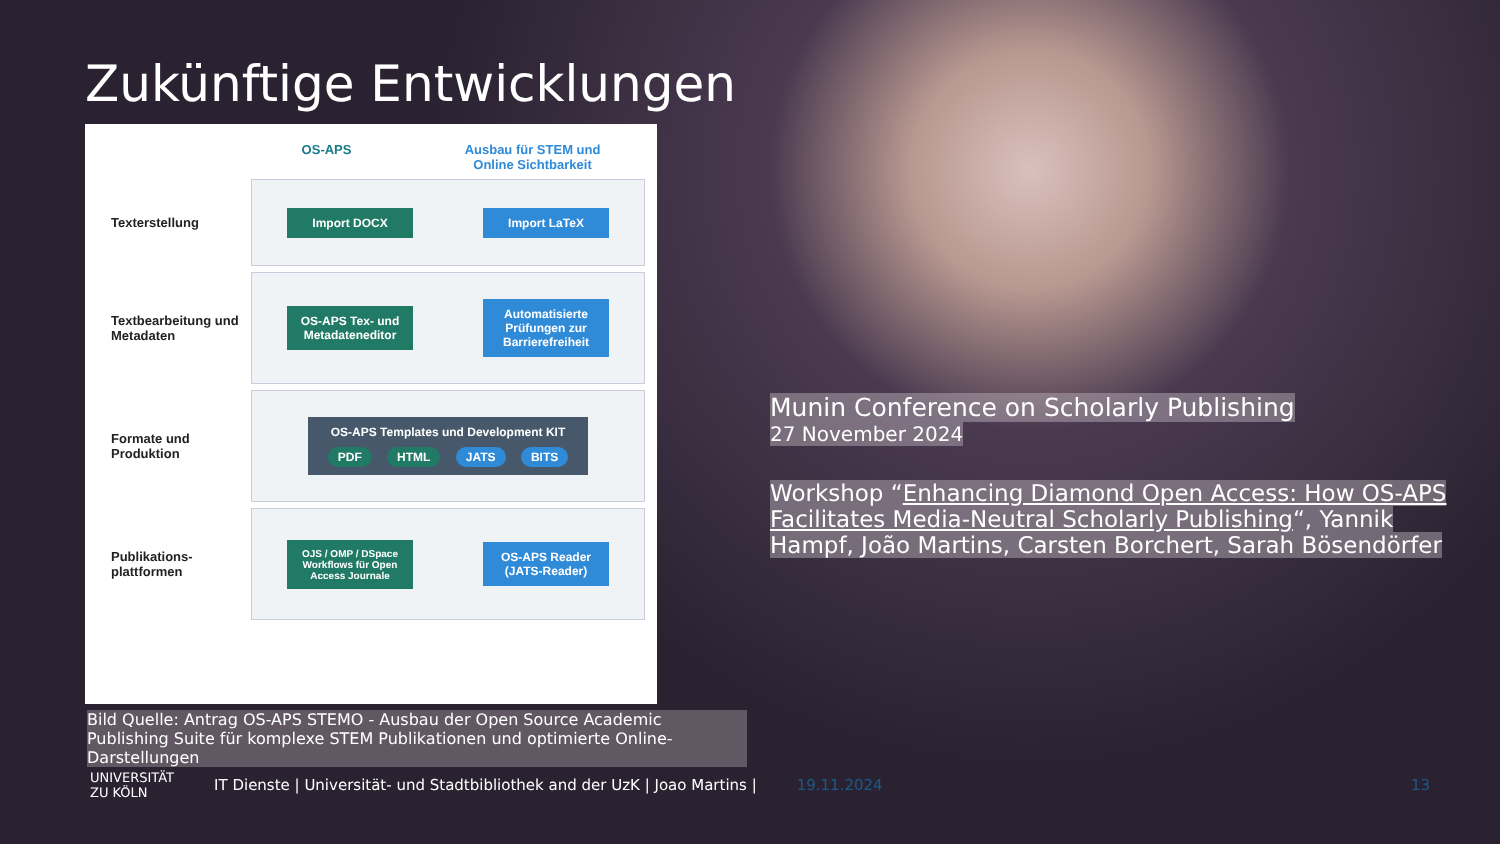Zukünftige Entwicklungen
OS-APS Ausbau für STEM und
Online Sichtbarkeit
Texterstellung
Import DOCX Import LaTeX
Textbearbeitung und Metadaten
OS-APS Tex- und Metadateneditor
Automatisierte Prüfungen zur Barrierefreiheit
Formate und Produktion
OS-APS Templates und Development KIT
PDF HTML JATS BITS
Publikations-plattformen
OJS / OMP / DSpace Workflows für Open Access Journale
OS-APS Reader (JATS-Reader)
Bild Quelle: Antrag OS-APS STEMO - Ausbau der Open Source Academic Publishing Suite für komplexe STEM Publikationen und optimierte Online-Darstellungen
Munin Conference on Scholarly Publishing
27 November 2024
Workshop “Enhancing Diamond Open Access: How OS-APS Facilitates Media-Neutral Scholarly Publishing“, Yannik Hampf, João Martins, Carsten Borchert, Sarah Bösendörfer
UNIVERSITÄT
ZU KÖLN
IT Dienste | Universität- und Stadtbibliothek and der UzK | Joao Martins |
19.11.2024 13